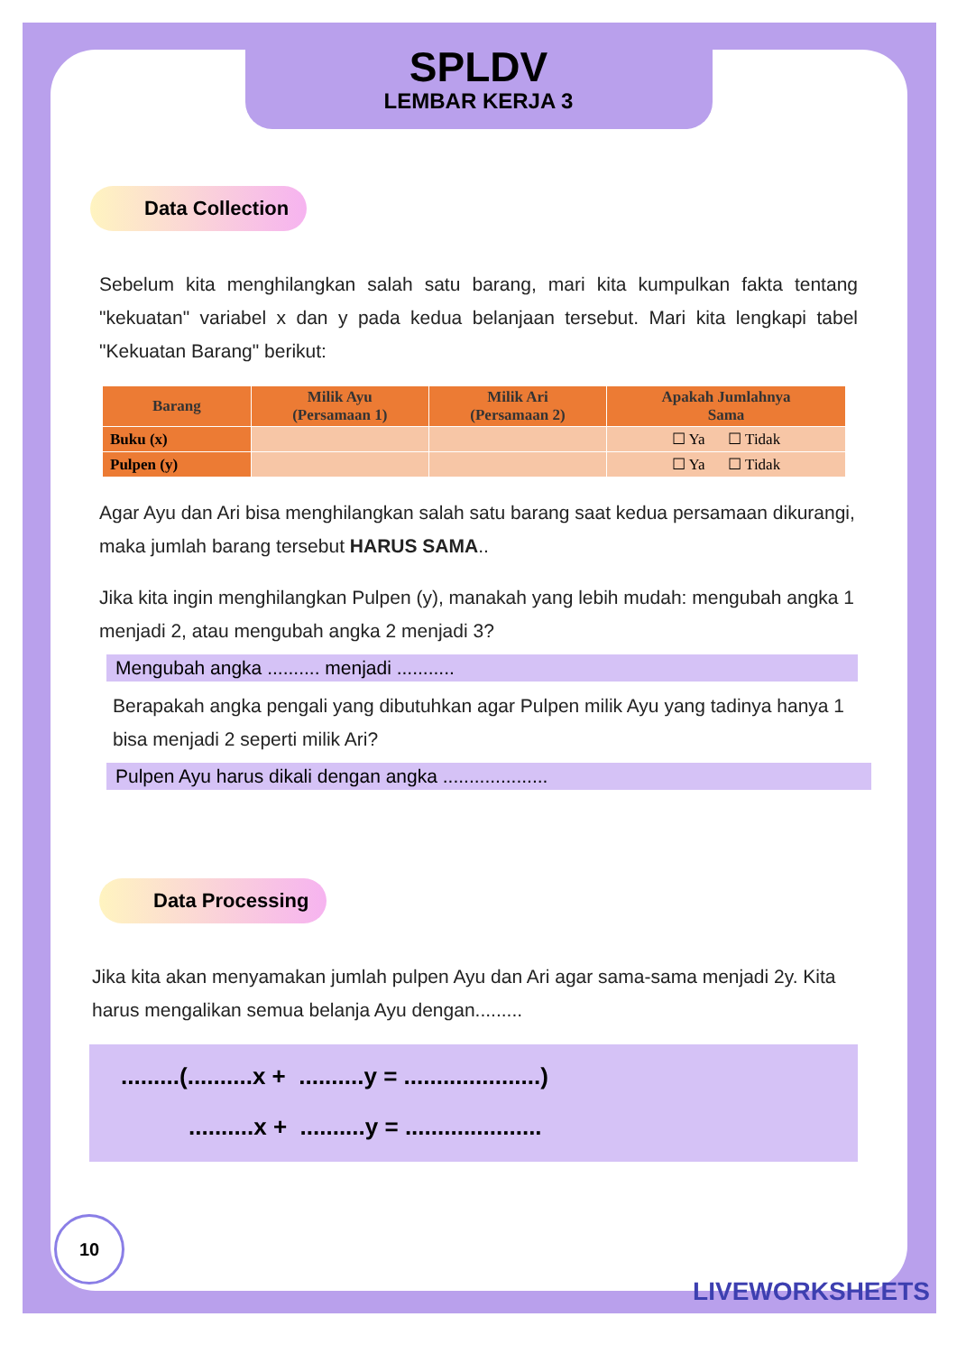SPLDV
LEMBAR KERJA 3
Data Collection
Sebelum kita menghilangkan salah satu barang, mari kita kumpulkan fakta tentang "kekuatan" variabel x dan y pada kedua belanjaan tersebut. Mari kita lengkapi tabel "Kekuatan Barang" berikut:
| Barang | Milik Ayu (Persamaan 1) | Milik Ari (Persamaan 2) | Apakah Jumlahnya Sama |
| --- | --- | --- | --- |
| Buku (x) | | | ☐ Ya ☐ Tidak |
| Pulpen (y) | | | ☐ Ya ☐ Tidak |
Agar Ayu dan Ari bisa menghilangkan salah satu barang saat kedua persamaan dikurangi, maka jumlah barang tersebut HARUS SAMA..
Jika kita ingin menghilangkan Pulpen (y), manakah yang lebih mudah: mengubah angka 1 menjadi 2, atau mengubah angka 2 menjadi 3?
Mengubah angka .......... menjadi ...........
Berapakah angka pengali yang dibutuhkan agar Pulpen milik Ayu yang tadinya hanya 1 bisa menjadi 2 seperti milik Ari?
Pulpen Ayu harus dikali dengan angka ....................
Data Processing
Jika kita akan menyamakan jumlah pulpen Ayu dan Ari agar sama-sama menjadi 2y. Kita harus mengalikan semua belanja Ayu dengan.........
.........(..........x + ..........y = .....................)
..........x + ..........y = .....................
10
LIVEWORKSHEETS